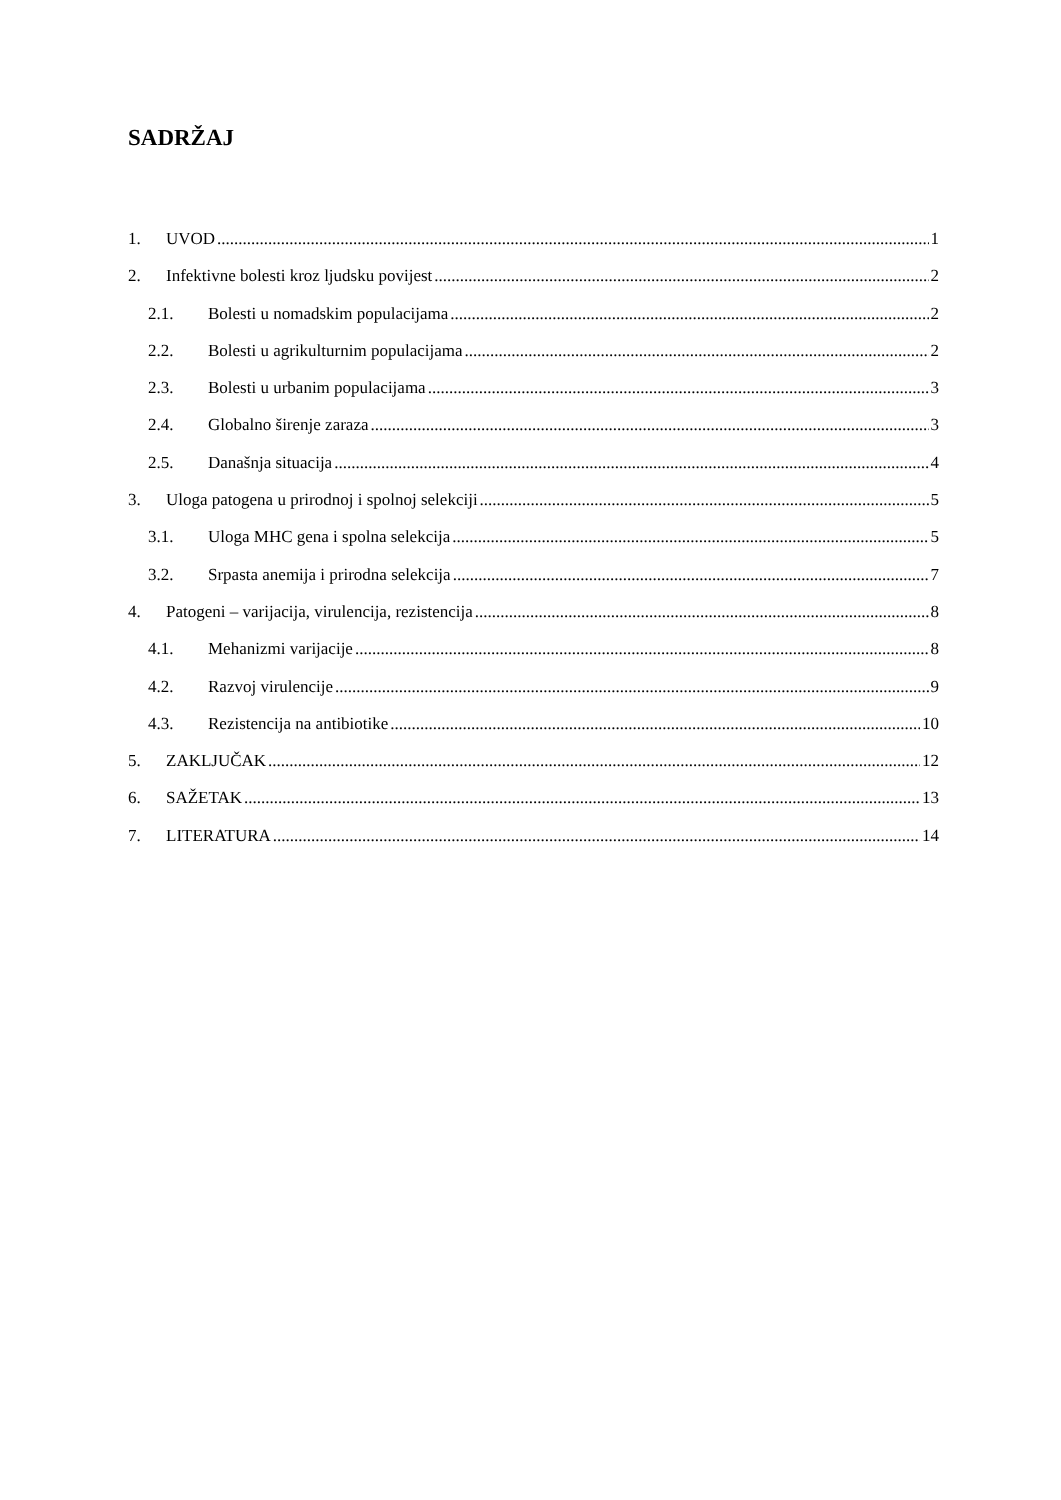SADRŽAJ
1. UVOD 1
2. Infektivne bolesti kroz ljudsku povijest 2
2.1. Bolesti u nomadskim populacijama 2
2.2. Bolesti u agrikulturnim populacijama 2
2.3. Bolesti u urbanim populacijama 3
2.4. Globalno širenje zaraza 3
2.5. Današnja situacija 4
3. Uloga patogena u prirodnoj i spolnoj selekciji 5
3.1. Uloga MHC gena i spolna selekcija 5
3.2. Srpasta anemija i prirodna selekcija 7
4. Patogeni – varijacija, virulencija, rezistencija 8
4.1. Mehanizmi varijacije 8
4.2. Razvoj virulencije 9
4.3. Rezistencija na antibiotike 10
5. ZAKLJUČAK 12
6. SAŽETAK 13
7. LITERATURA 14